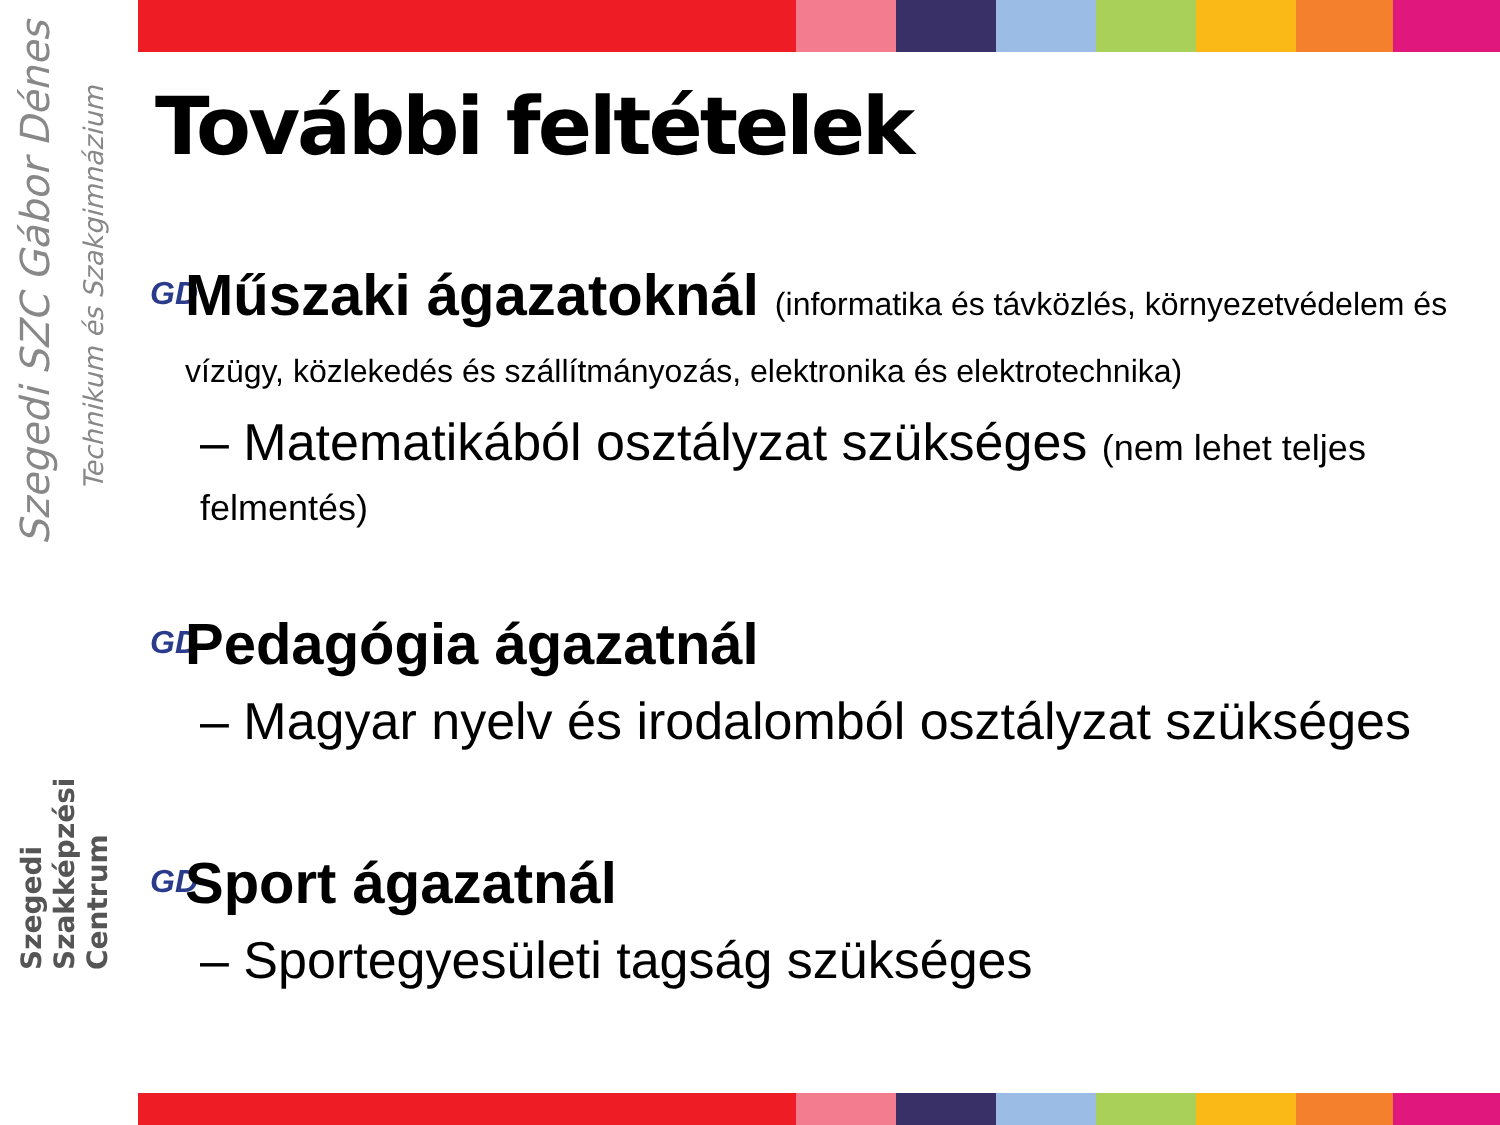Szegedi SZC Gábor Dénes
Technikum és Szakgimnázium
Szegedi Szakképzési Centrum
További feltételek
GD
Műszaki ágazatoknál (informatika és távközlés, környezetvédelem és vízügy, közlekedés és szállítmányozás, elektronika és elektrotechnika)
– Matematikából osztályzat szükséges (nem lehet teljes felmentés)
GD
Pedagógia ágazatnál
– Magyar nyelv és irodalomból osztályzat szükséges
GD
Sport ágazatnál
– Sportegyesületi tagság szükséges